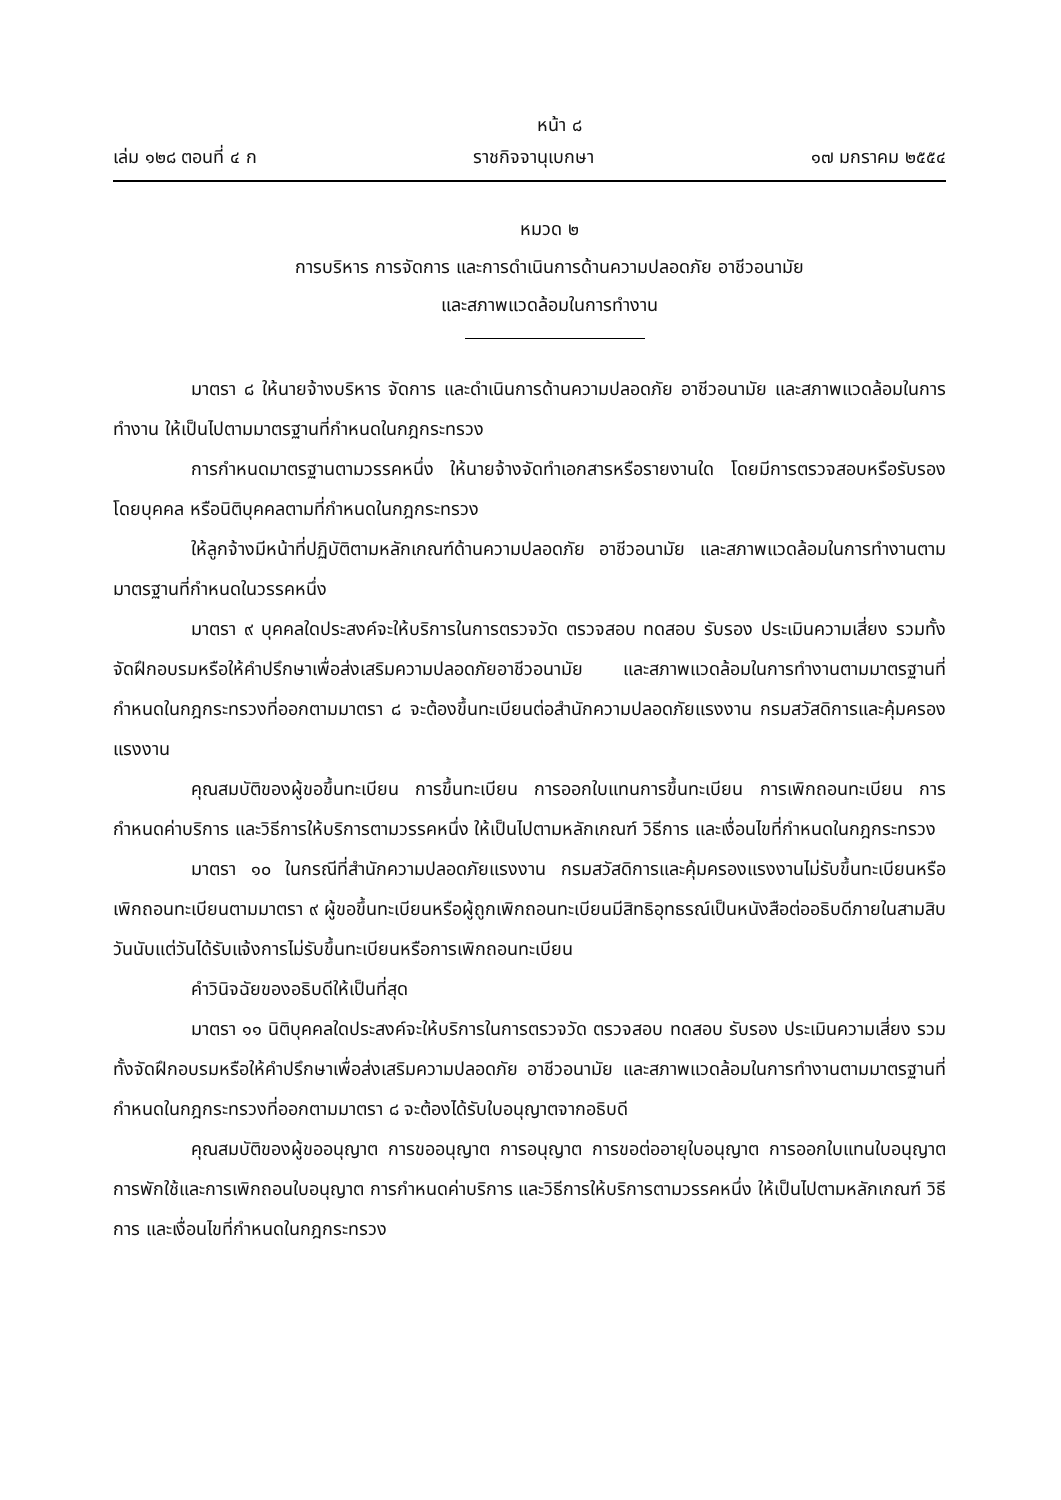หน้า ๘
เล่ม ๑๒๘ ตอนที่ ๔ ก ราชกิจจานุเบกษา ๑๗ มกราคม ๒๕๕๔
หมวด ๒
การบริหาร การจัดการ และการดำเนินการด้านความปลอดภัย อาชีวอนามัย
และสภาพแวดล้อมในการทำงาน
มาตรา ๘ ให้นายจ้างบริหาร จัดการ และดำเนินการด้านความปลอดภัย อาชีวอนามัย และสภาพแวดล้อมในการทำงาน ให้เป็นไปตามมาตรฐานที่กำหนดในกฎกระทรวง
การกำหนดมาตรฐานตามวรรคหนึ่ง ให้นายจ้างจัดทำเอกสารหรือรายงานใด โดยมีการตรวจสอบหรือรับรองโดยบุคคล หรือนิติบุคคลตามที่กำหนดในกฎกระทรวง
ให้ลูกจ้างมีหน้าที่ปฏิบัติตามหลักเกณฑ์ด้านความปลอดภัย อาชีวอนามัย และสภาพแวดล้อมในการทำงานตามมาตรฐานที่กำหนดในวรรคหนึ่ง
มาตรา ๙ บุคคลใดประสงค์จะให้บริการในการตรวจวัด ตรวจสอบ ทดสอบ รับรอง ประเมินความเสี่ยง รวมทั้งจัดฝึกอบรมหรือให้คำปรึกษาเพื่อส่งเสริมความปลอดภัยอาชีวอนามัย และสภาพแวดล้อมในการทำงานตามมาตรฐานที่กำหนดในกฎกระทรวงที่ออกตามมาตรา ๘ จะต้องขึ้นทะเบียนต่อสำนักความปลอดภัยแรงงาน กรมสวัสดิการและคุ้มครองแรงงาน
คุณสมบัติของผู้ขอขึ้นทะเบียน การขึ้นทะเบียน การออกใบแทนการขึ้นทะเบียน การเพิกถอนทะเบียน การกำหนดค่าบริการ และวิธีการให้บริการตามวรรคหนึ่ง ให้เป็นไปตามหลักเกณฑ์ วิธีการ และเงื่อนไขที่กำหนดในกฎกระทรวง
มาตรา ๑๐ ในกรณีที่สำนักความปลอดภัยแรงงาน กรมสวัสดิการและคุ้มครองแรงงานไม่รับขึ้นทะเบียนหรือเพิกถอนทะเบียนตามมาตรา ๙ ผู้ขอขึ้นทะเบียนหรือผู้ถูกเพิกถอนทะเบียนมีสิทธิอุทธรณ์เป็นหนังสือต่ออธิบดีภายในสามสิบวันนับแต่วันได้รับแจ้งการไม่รับขึ้นทะเบียนหรือการเพิกถอนทะเบียน
คำวินิจฉัยของอธิบดีให้เป็นที่สุด
มาตรา ๑๑ นิติบุคคลใดประสงค์จะให้บริการในการตรวจวัด ตรวจสอบ ทดสอบ รับรอง ประเมินความเสี่ยง รวมทั้งจัดฝึกอบรมหรือให้คำปรึกษาเพื่อส่งเสริมความปลอดภัย อาชีวอนามัย และสภาพแวดล้อมในการทำงานตามมาตรฐานที่กำหนดในกฎกระทรวงที่ออกตามมาตรา ๘ จะต้องได้รับใบอนุญาตจากอธิบดี
คุณสมบัติของผู้ขออนุญาต การขออนุญาต การอนุญาต การขอต่ออายุใบอนุญาต การออกใบแทนใบอนุญาต การพักใช้และการเพิกถอนใบอนุญาต การกำหนดค่าบริการ และวิธีการให้บริการตามวรรคหนึ่ง ให้เป็นไปตามหลักเกณฑ์ วิธีการ และเงื่อนไขที่กำหนดในกฎกระทรวง